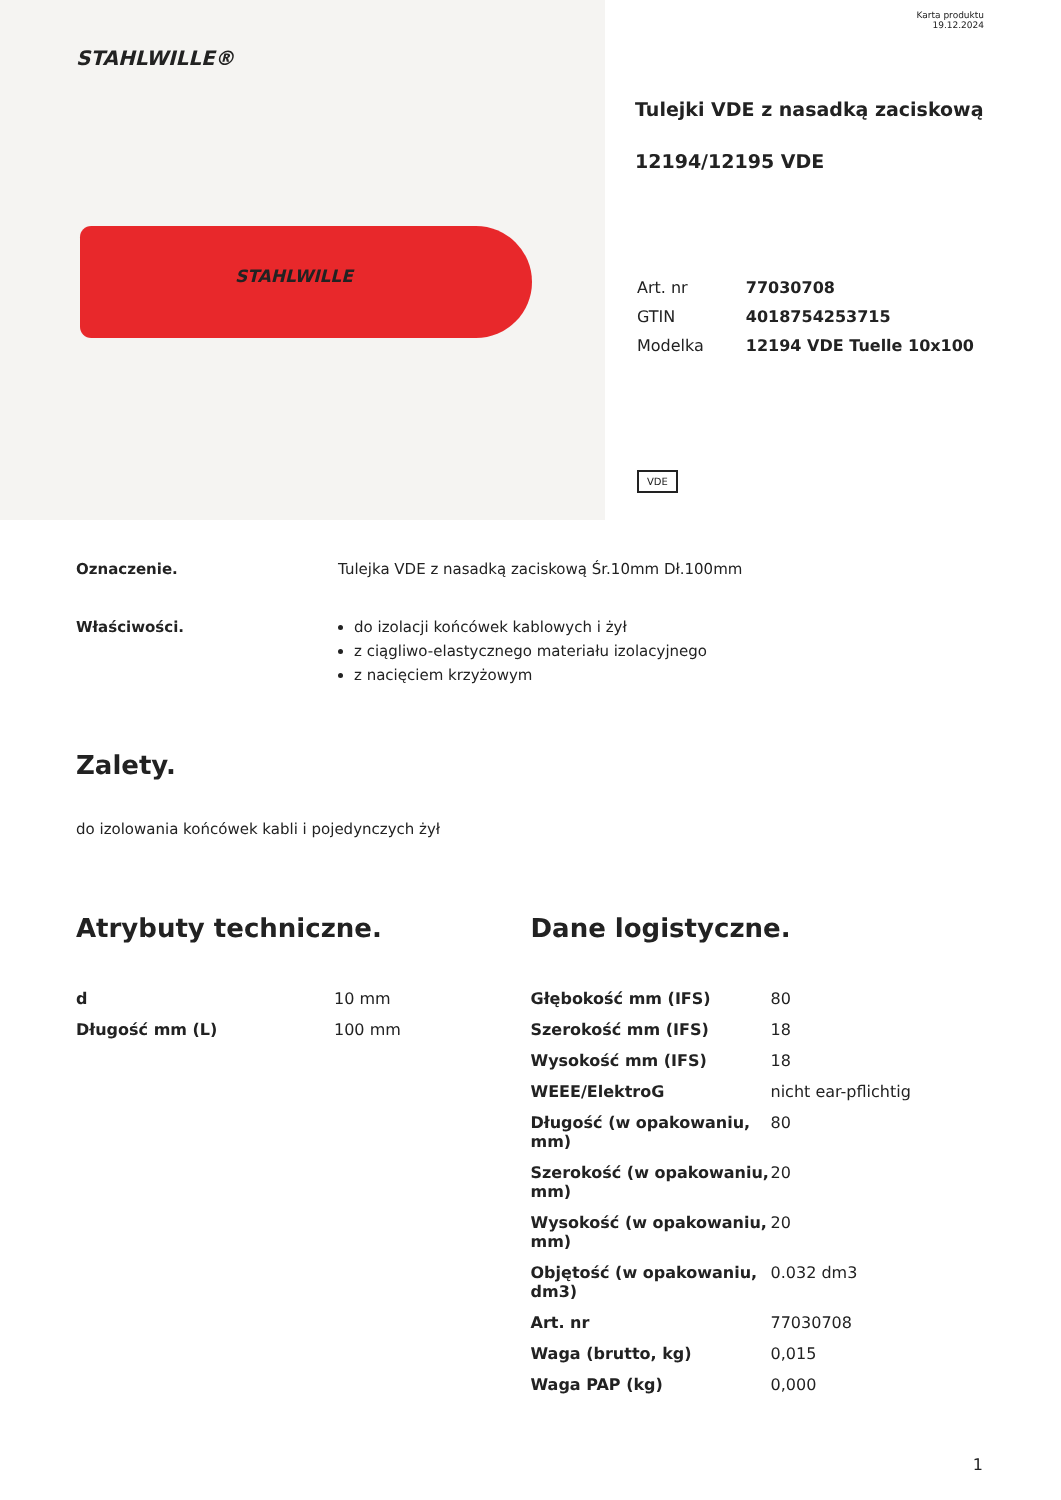STAHLWILLE®
STAHLWILLE
Karta produktu
19.12.2024
Tulejki VDE z nasadką zaciskową
12194/12195 VDE
| Art. nr | 77030708 |
| GTIN | 4018754253715 |
| Modelka | 12194 VDE Tuelle 10x100 |
VDE
Oznaczenie. Tulejka VDE z nasadką zaciskową Śr.10mm Dł.100mm
Właściwości. do izolacji końcówek kablowych i żył
z ciągliwo-elastycznego materiału izolacyjnego
z nacięciem krzyżowym
Zalety.
do izolowania końcówek kabli i pojedynczych żył
Atrybuty techniczne.
| d | 10 mm |
| Długość mm (L) | 100 mm |
Dane logistyczne.
| Głębokość mm (IFS) | 80 |
| Szerokość mm (IFS) | 18 |
| Wysokość mm (IFS) | 18 |
| WEEE/ElektroG | nicht ear-pflichtig |
| Długość (w opakowaniu, mm) | 80 |
| Szerokość (w opakowaniu, mm) | 20 |
| Wysokość (w opakowaniu, mm) | 20 |
| Objętość (w opakowaniu, dm3) | 0.032 dm3 |
| Art. nr | 77030708 |
| Waga (brutto, kg) | 0,015 |
| Waga PAP (kg) | 0,000 |
1